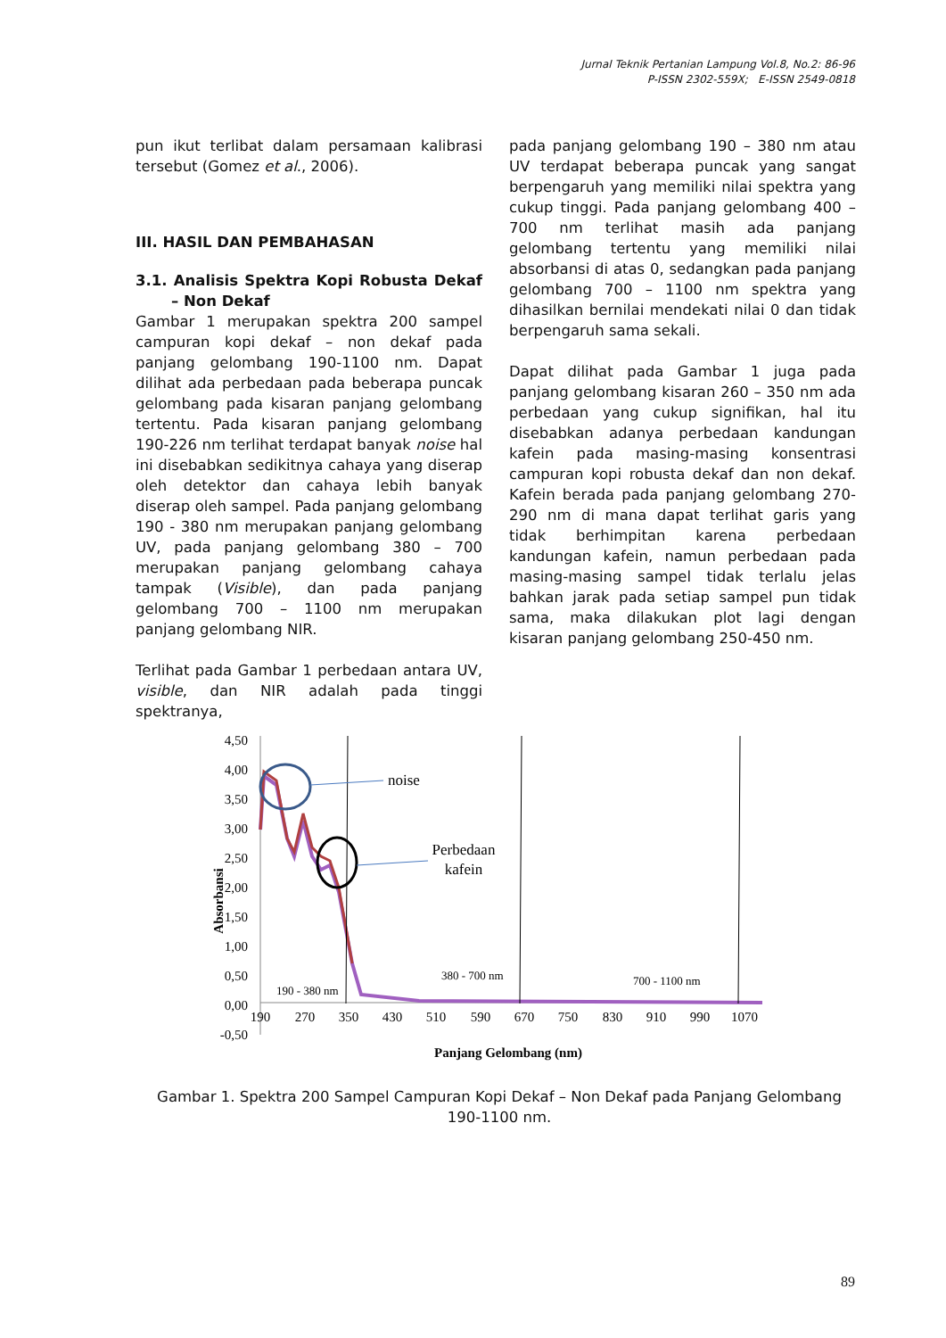Jurnal Teknik Pertanian Lampung Vol.8, No.2: 86-96
P-ISSN 2302-559X; E-ISSN 2549-0818
pun ikut terlibat dalam persamaan kalibrasi tersebut (Gomez et al., 2006).
III. HASIL DAN PEMBAHASAN
3.1. Analisis Spektra Kopi Robusta Dekaf – Non Dekaf
Gambar 1 merupakan spektra 200 sampel campuran kopi dekaf – non dekaf pada panjang gelombang 190-1100 nm. Dapat dilihat ada perbedaan pada beberapa puncak gelombang pada kisaran panjang gelombang tertentu. Pada kisaran panjang gelombang 190-226 nm terlihat terdapat banyak noise hal ini disebabkan sedikitnya cahaya yang diserap oleh detektor dan cahaya lebih banyak diserap oleh sampel. Pada panjang gelombang 190 - 380 nm merupakan panjang gelombang UV, pada panjang gelombang 380 – 700 merupakan panjang gelombang cahaya tampak (Visible), dan pada panjang gelombang 700 – 1100 nm merupakan panjang gelombang NIR.
Terlihat pada Gambar 1 perbedaan antara UV, visible, dan NIR adalah pada tinggi spektranya,
pada panjang gelombang 190 – 380 nm atau UV terdapat beberapa puncak yang sangat berpengaruh yang memiliki nilai spektra yang cukup tinggi. Pada panjang gelombang 400 – 700 nm terlihat masih ada panjang gelombang tertentu yang memiliki nilai absorbansi di atas 0, sedangkan pada panjang gelombang 700 – 1100 nm spektra yang dihasilkan bernilai mendekati nilai 0 dan tidak berpengaruh sama sekali.
Dapat dilihat pada Gambar 1 juga pada panjang gelombang kisaran 260 – 350 nm ada perbedaan yang cukup signifikan, hal itu disebabkan adanya perbedaan kandungan kafein pada masing-masing konsentrasi campuran kopi robusta dekaf dan non dekaf. Kafein berada pada panjang gelombang 270-290 nm di mana dapat terlihat garis yang tidak berhimpitan karena perbedaan kandungan kafein, namun perbedaan pada masing-masing sampel tidak terlalu jelas bahkan jarak pada setiap sampel pun tidak sama, maka dilakukan plot lagi dengan kisaran panjang gelombang 250-450 nm.
4,50
4,00
3,50
3,00
2,50
2,00
1,50
1,00
0,50
0,00
-0,50
190
270
350
430
510
590
670
750
830
910
990
1070
noise
Perbedaan
kafein
190 - 380 nm
380 - 700 nm
700 - 1100 nm
Absorbansi
Panjang Gelombang (nm)
Gambar 1. Spektra 200 Sampel Campuran Kopi Dekaf – Non Dekaf pada Panjang Gelombang 190-1100 nm.
89